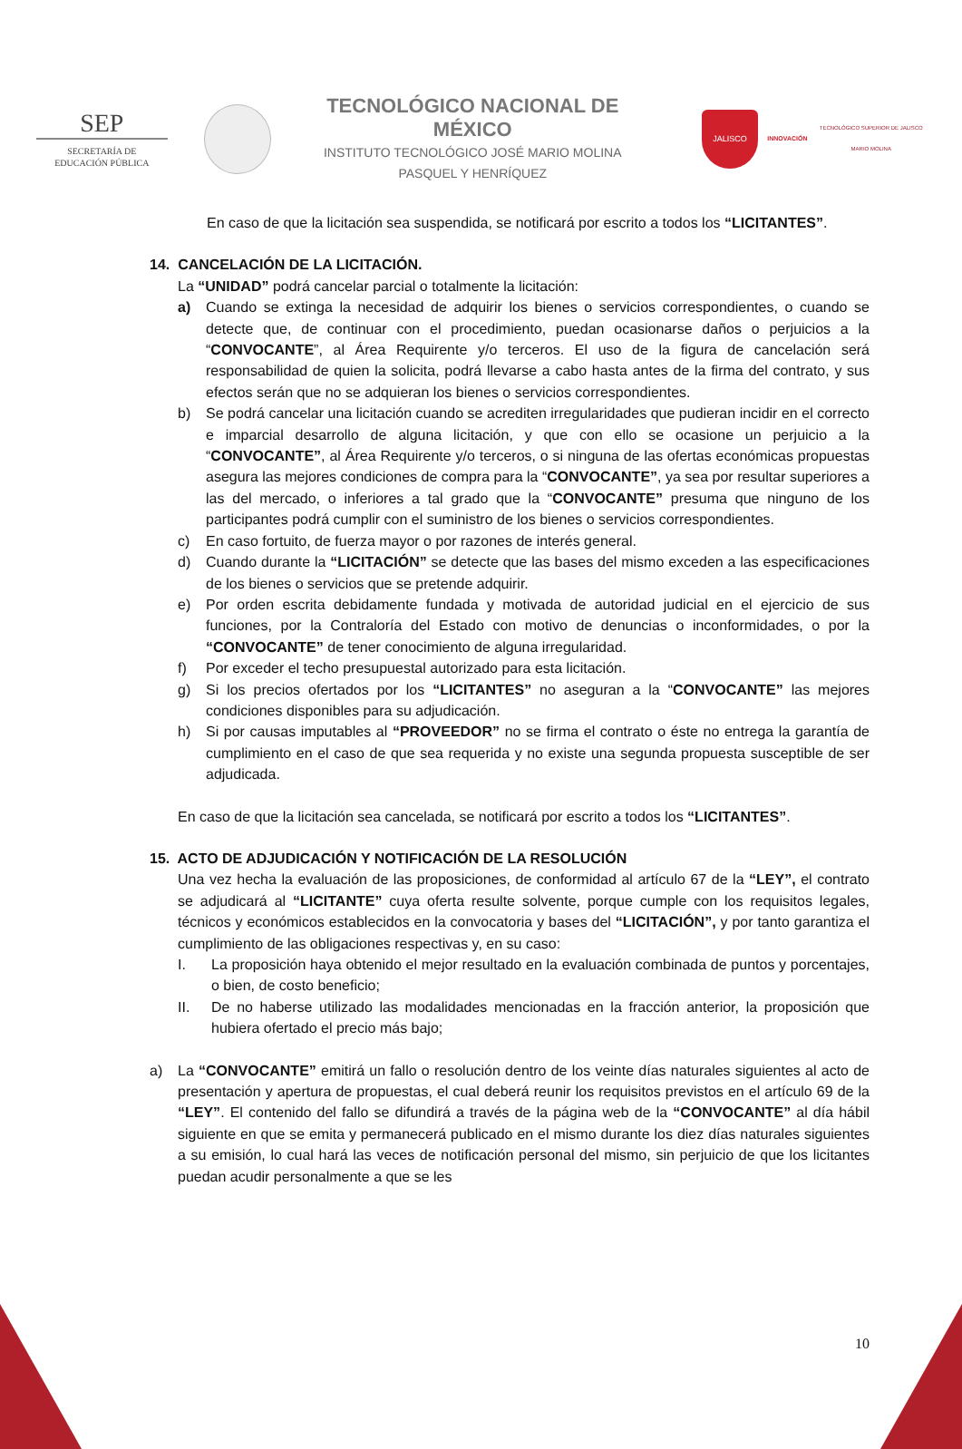SEP
SECRETARÍA DE
EDUCACIÓN PÚBLICA
TECNOLÓGICO NACIONAL DE MÉXICO
INSTITUTO TECNOLÓGICO JOSÉ MARIO MOLINA
PASQUEL Y HENRÍQUEZ
JALISCO
INNOVACIÓN
TECNOLÓGICO SUPERIOR DE JALISCO
MARIO MOLINA
En caso de que la licitación sea suspendida, se notificará por escrito a todos los “LICITANTES”.
14. CANCELACIÓN DE LA LICITACIÓN.
La “UNIDAD” podrá cancelar parcial o totalmente la licitación:
a) Cuando se extinga la necesidad de adquirir los bienes o servicios correspondientes, o cuando se detecte que, de continuar con el procedimiento, puedan ocasionarse daños o perjuicios a la “CONVOCANTE”, al Área Requirente y/o terceros. El uso de la figura de cancelación será responsabilidad de quien la solicita, podrá llevarse a cabo hasta antes de la firma del contrato, y sus efectos serán que no se adquieran los bienes o servicios correspondientes.
b) Se podrá cancelar una licitación cuando se acrediten irregularidades que pudieran incidir en el correcto e imparcial desarrollo de alguna licitación, y que con ello se ocasione un perjuicio a la “CONVOCANTE”, al Área Requirente y/o terceros, o si ninguna de las ofertas económicas propuestas asegura las mejores condiciones de compra para la “CONVOCANTE”, ya sea por resultar superiores a las del mercado, o inferiores a tal grado que la “CONVOCANTE” presuma que ninguno de los participantes podrá cumplir con el suministro de los bienes o servicios correspondientes.
c) En caso fortuito, de fuerza mayor o por razones de interés general.
d) Cuando durante la “LICITACIÓN” se detecte que las bases del mismo exceden a las especificaciones de los bienes o servicios que se pretende adquirir.
e) Por orden escrita debidamente fundada y motivada de autoridad judicial en el ejercicio de sus funciones, por la Contraloría del Estado con motivo de denuncias o inconformidades, o por la “CONVOCANTE” de tener conocimiento de alguna irregularidad.
f) Por exceder el techo presupuestal autorizado para esta licitación.
g) Si los precios ofertados por los “LICITANTES” no aseguran a la “CONVOCANTE” las mejores condiciones disponibles para su adjudicación.
h) Si por causas imputables al “PROVEEDOR” no se firma el contrato o éste no entrega la garantía de cumplimiento en el caso de que sea requerida y no existe una segunda propuesta susceptible de ser adjudicada.
En caso de que la licitación sea cancelada, se notificará por escrito a todos los “LICITANTES”.
15. ACTO DE ADJUDICACIÓN Y NOTIFICACIÓN DE LA RESOLUCIÓN
Una vez hecha la evaluación de las proposiciones, de conformidad al artículo 67 de la “LEY”, el contrato se adjudicará al “LICITANTE” cuya oferta resulte solvente, porque cumple con los requisitos legales, técnicos y económicos establecidos en la convocatoria y bases del “LICITACIÓN”, y por tanto garantiza el cumplimiento de las obligaciones respectivas y, en su caso:
I. La proposición haya obtenido el mejor resultado en la evaluación combinada de puntos y porcentajes, o bien, de costo beneficio;
II. De no haberse utilizado las modalidades mencionadas en la fracción anterior, la proposición que hubiera ofertado el precio más bajo;
a) La “CONVOCANTE” emitirá un fallo o resolución dentro de los veinte días naturales siguientes al acto de presentación y apertura de propuestas, el cual deberá reunir los requisitos previstos en el artículo 69 de la “LEY”. El contenido del fallo se difundirá a través de la página web de la “CONVOCANTE” al día hábil siguiente en que se emita y permanecerá publicado en el mismo durante los diez días naturales siguientes a su emisión, lo cual hará las veces de notificación personal del mismo, sin perjuicio de que los licitantes puedan acudir personalmente a que se les
10